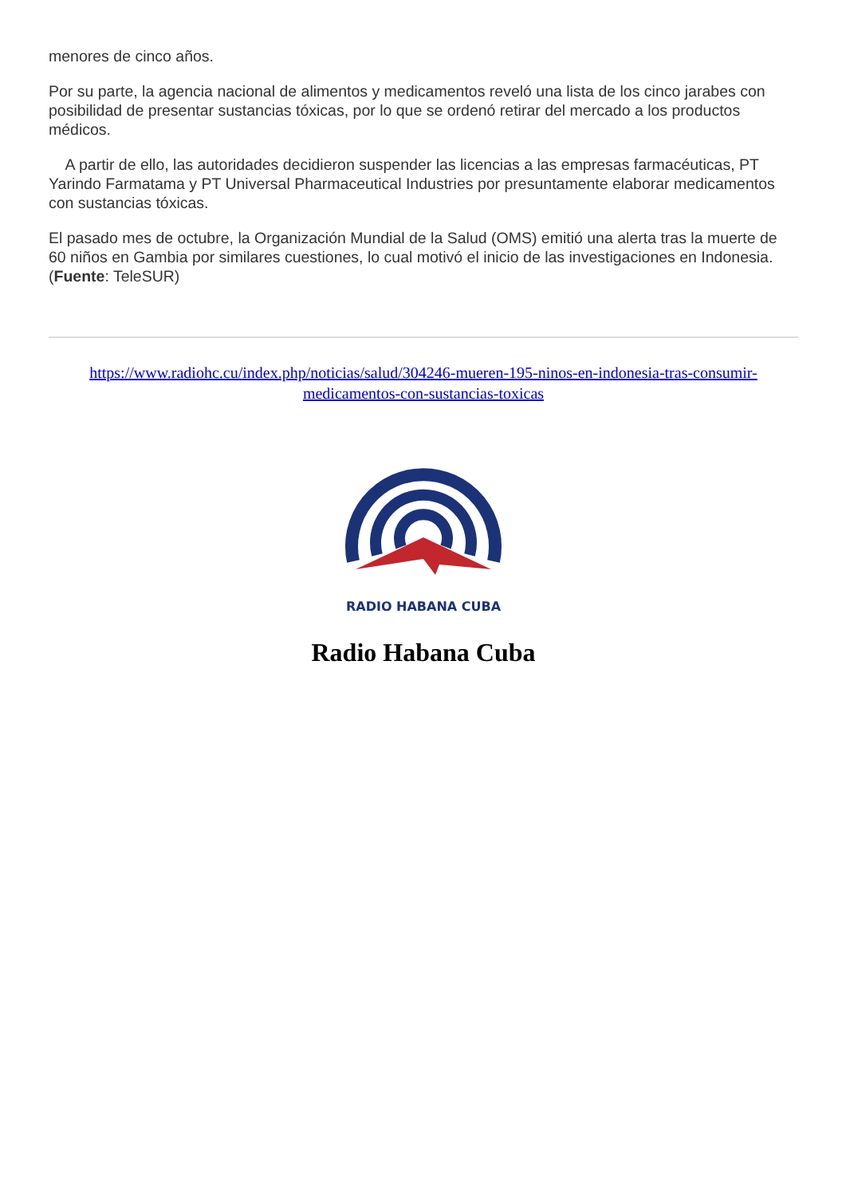menores de cinco años.
Por su parte, la agencia nacional de alimentos y medicamentos reveló una lista de los cinco jarabes con posibilidad de presentar sustancias tóxicas, por lo que se ordenó retirar del mercado a los productos médicos.
A partir de ello, las autoridades decidieron suspender las licencias a las empresas farmacéuticas, PT Yarindo Farmatama y PT Universal Pharmaceutical Industries por presuntamente elaborar medicamentos con sustancias tóxicas.
El pasado mes de octubre, la Organización Mundial de la Salud (OMS) emitió una alerta tras la muerte de 60 niños en Gambia por similares cuestiones, lo cual motivó el inicio de las investigaciones en Indonesia. (Fuente: TeleSUR)
https://www.radiohc.cu/index.php/noticias/salud/304246-mueren-195-ninos-en-indonesia-tras-consumir-medicamentos-con-sustancias-toxicas
RADIO HABANA CUBA
Radio Habana Cuba